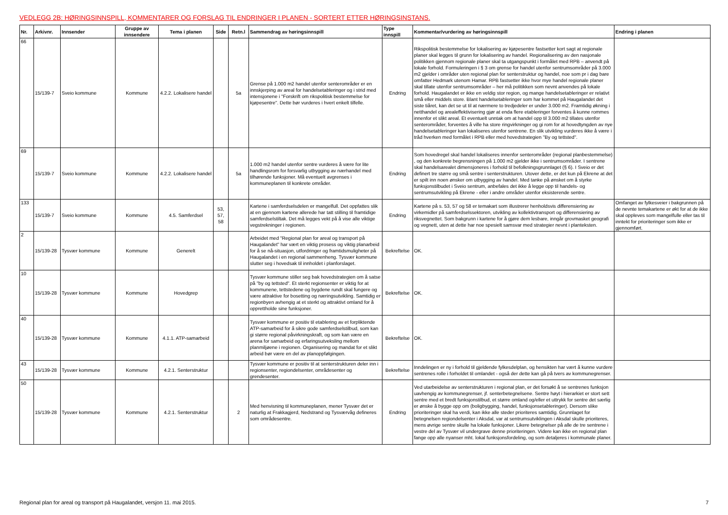VEDLEGG 2B: HØRINGSINNSPILL, KOMMENTARER OG FORSLAG TIL ENDRINGER I PLANEN - SORTERT ETTER HØRINGSINSTANS.
| Nr. | Arkivnr. | Innsender | Gruppe av innsendere | Tema i planen | Side | Retn.l | Sammendrag av høringsinnspill | Type innspill | Kommentar/vurdering av høringsinnspill | Endring i planen |
| --- | --- | --- | --- | --- | --- | --- | --- | --- | --- | --- |
| 66 | 15/139-7 | Sveio kommune | Kommune | 4.2.2. Lokalisere handel | | 5a | Grense på 1.000 m2 handel utenfor senterområder er en innskjerping av areal for handelsetableringer og i strid med intensjonene i "Forskrift om rikspolitisk bestemmelse for kjøpesentre". Dette bør vurderes i hvert enkelt tilfelle. | Endring | Rikspolitisk bestemmelse for lokalisering av kjøpesentre fastsetter kort sagt at regionale planer skal legges til grunn for lokalisering av handel. Regionalisering av den nasjonale politikken gjennom regionale planer skal ta utgangspunkt i formålet med RPB – anvendt på lokale forhold. Formuleringen i § 3 om grense for handel utenfor sentrumsområder på 3.000 m2 gjelder i områder uten regional plan for senterstruktur og handel, noe som pr i dag bare omfatter Hedmark utenom Hamar. RPB fastsetter ikke hvor mye handel regionale planer skal tillate utenfor sentrumsområder – her må politikken som nevnt anvendes på lokale forhold. Haugalandet er ikke en veldig stor region, og mange handelsetableringer er relativt små eller middels store. Blant handelsetableringer som har kommet på Haugalandet det siste tiåret, kan det se ut til at nærmere to tredjedeler er under 3.000 m2. Framtidig økning i netthandel og arealeffektivisering gjør at enda flere etableringer forventes å kunne rommes innenfor et slikt areal. Et eventuelt unntak om at handel opp til 3.000 m2 tillates utenfor senterområder, forventes å ville ha store ringvirkninger og gi rom for at hovedtyngden av nye handelsetableringer kan lokaliseres utenfor sentrene. En slik utvikling vurderes ikke å være i tråd hverken med formålet i RPB eller med hovedstrategien "By og tettsted". | |
| 69 | 15/139-7 | Sveio kommune | Kommune | 4.2.2. Lokalisere handel | | 5a | 1.000 m2 handel utenfor sentre vurderes å være for lite handlingsrom for forsvarlig utbygging av nærhandel med tilhørende funksjoner. Må eventuelt avgrenses i kommuneplanen til konkrete områder. | Endring | Som hovedregel skal handel lokaliseres innenfor senterområder (regional planbestemmelse) , og den konkrete begrensningen på 1.000 m2 gjelder ikke i sentrumsområder. I sentrene skal handelsarealet dimensjoneres i forhold til befolkningsgrunnlaget (§ 6). I Sveio er det definert tre større og små sentre i senterstrukturen. Utover dette, er det kun på Ekrene at det er spilt inn noen ønsker om utbygging av handel. Med tanke på ønsket om å styrke funksjonstilbudet i Sveio sentrum, anbefales det ikke å legge opp til handels- og sentrumsutvikling på Ekrene - eller i andre områder utenfor eksisterende sentre. | |
| 133 | 15/139-7 | Sveio kommune | Kommune | 4.5. Samferdsel | 53, 57, 58 | | Kartene i samferdselsdelen er mangelfull. Det oppfattes slik at en gjennom kartene allerede har tatt stilling til framtidige samferdselstiltak. Det må legges vekt på å vise alle viktige vegstrekninger i regionen. | Endring | Kartene på s. 53, 57 og 58 er temakart som illustrerer henholdsvis differensiering av virkemidler på samferdselssektoren, utvikling av kollektivtransport og differensiering av riksvegnettet. Som bakgrunn i kartene for å gjøre dem lesbare, inngår grovmasket geografi og vegnett, uten at dette har noe spesielt samsvar med strategier nevnt i planteksten. | Omfanget av fylkesveier i bakgrunnen på de nevnte temakartene er økt for at de ikke skal oppleves som mangelfulle eller tas til inntekt for prioriteringer som ikke er gjennomført. |
| 2 | 15/139-28 | Tysvær kommune | Kommune | Generelt | | | Arbeidet med "Regional plan for areal og transport på Haugalandet" har vært en viktig prosess og viktig planarbeid for å se nå-situasjon, utfordringer og framtidsmuligheter på Haugalandet i en regional sammenheng. Tysvær kommune slutter seg i hovedsak til innholdet i planforslaget. | Bekreftelse | OK. | |
| 10 | 15/139-28 | Tysvær kommune | Kommune | Hovedgrep | | | Tysvær kommune stiller seg bak hovedstrategien om å satse på "by og tettsted". Et sterkt regionsenter er viktig for at kommunene, tettstedene og bygdene rundt skal fungere og være attraktive for bosetting og næringsutvikling. Samtidig er regionbyen avhengig at et sterkt og attraktivt omland for å opprettholde sine funksjoner. | Bekreftelse | OK. | |
| 40 | 15/139-28 | Tysvær kommune | Kommune | 4.1.1. ATP-samarbeid | | | Tysvær kommune er positiv til etablering av et forpliktende ATP-samarbeid for å sikre gode samferdselstilbud, som kan gi større regional påvirkningskraft, og som kan være en arena for samarbeid og erfaringsutveksling mellom planmiljøene i regionen. Organisering og mandat for et slikt arbeid bør være en del av planoppfølgingen. | Bekreftelse | OK. | |
| 43 | 15/139-28 | Tysvær kommune | Kommune | 4.2.1. Senterstruktur | | | Tysvær kommune er positiv til at senterstrukturen deler inn i regionsenter, regiondelsenter, områdesenter og grendesenter. | Bekreftelse | Inndelingen er ny i forhold til gjeldende fylkesdelplan, og hensikten har vært å kunne vurdere sentrenes rolle i forholdet til omlandet - også der dette kan gå på tvers av kommunegrenser. | |
| 50 | 15/139-28 | Tysvær kommune | Kommune | 4.2.1. Senterstruktur | | 2 | Med henvisning til kommuneplanen, mener Tysvær det er naturlig at Frakkagjerd, Nedstrand og Tysværvåg defineres som områdesentre. | Endring | Ved utarbeidelse av senterstrukturen i regional plan, er det forsøkt å se sentrenes funksjon uavhengig av kommunegrenser, jf. senterbetegnelsene. Sentre høyt i hierarkiet er stort sett sentre med et bredt funksjonstilbud, et større omland og/eller et uttrykk for sentre det særlig er ønske å bygge opp om (boligbygging, handel, funksjonsetableringer). Dersom slike prioriteringer skal ha verdi, kan ikke alle steder prioriteres samtidig. Grunnlaget for betegnelsen regiondelsenter i Aksdal, var at sentrumsutviklingen i Aksdal skulle prioriteres, mens øvrige sentre skulle ha lokale funksjoner. Likere betegnelser på alle de tre sentrene i vestre del av Tysvær vil undergrave denne prioriteringen. Videre kan ikke en regional plan fange opp alle nyanser mht. lokal funksjonsfordeling, og som detaljeres i kommunale planer. | |
Regional plan for areal og transport på Haugalandet, versjon 11. mai 2015. 7